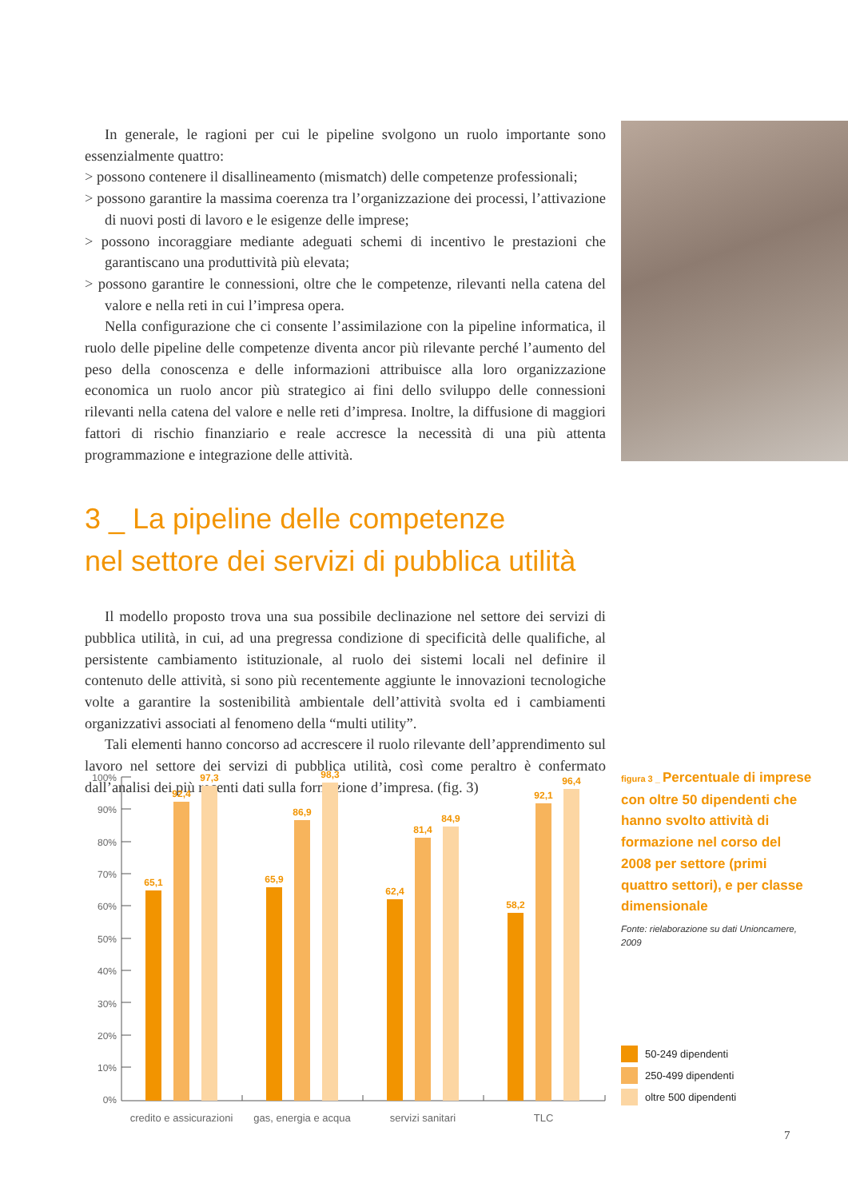In generale, le ragioni per cui le pipeline svolgono un ruolo importante sono essenzialmente quattro:
> possono contenere il disallineamento (mismatch) delle competenze professionali;
> possono garantire la massima coerenza tra l’organizzazione dei processi, l’attivazione di nuovi posti di lavoro e le esigenze delle imprese;
> possono incoraggiare mediante adeguati schemi di incentivo le prestazioni che garantiscano una produttività più elevata;
> possono garantire le connessioni, oltre che le competenze, rilevanti nella catena del valore e nella reti in cui l’impresa opera.
Nella configurazione che ci consente l’assimilazione con la pipeline informatica, il ruolo delle pipeline delle competenze diventa ancor più rilevante perché l’aumento del peso della conoscenza e delle informazioni attribuisce alla loro organizzazione economica un ruolo ancor più strategico ai fini dello sviluppo delle connessioni rilevanti nella catena del valore e nelle reti d’impresa. Inoltre, la diffusione di maggiori fattori di rischio finanziario e reale accresce la necessità di una più attenta programmazione e integrazione delle attività.
3 _ La pipeline delle competenze
nel settore dei servizi di pubblica utilità
Il modello proposto trova una sua possibile declinazione nel settore dei servizi di pubblica utilità, in cui, ad una pregressa condizione di specificità delle qualifiche, al persistente cambiamento istituzionale, al ruolo dei sistemi locali nel definire il contenuto delle attività, si sono più recentemente aggiunte le innovazioni tecnologiche volte a garantire la sostenibilità ambientale dell’attività svolta ed i cambiamenti organizzativi associati al fenomeno della “multi utility”.
Tali elementi hanno concorso ad accrescere il ruolo rilevante dell’apprendimento sul lavoro nel settore dei servizi di pubblica utilità, così come peraltro è confermato dall’analisi dei più recenti dati sulla formazione d’impresa. (fig. 3)
100%
90%
80%
70%
60%
50%
40%
30%
20%
10%
0%
65,1
92,4
97,3
65,9
86,9
98,3
62,4
81,4
84,9
58,2
92,1
96,4
credito e assicurazioni
gas, energia e acqua
servizi sanitari
TLC
figura 3 _ Percentuale di imprese con oltre 50 dipendenti che hanno svolto attività di formazione nel corso del 2008 per settore (primi quattro settori), e per classe dimensionale
Fonte: rielaborazione su dati Unioncamere, 2009
50-249 dipendenti
250-499 dipendenti
oltre 500 dipendenti
7